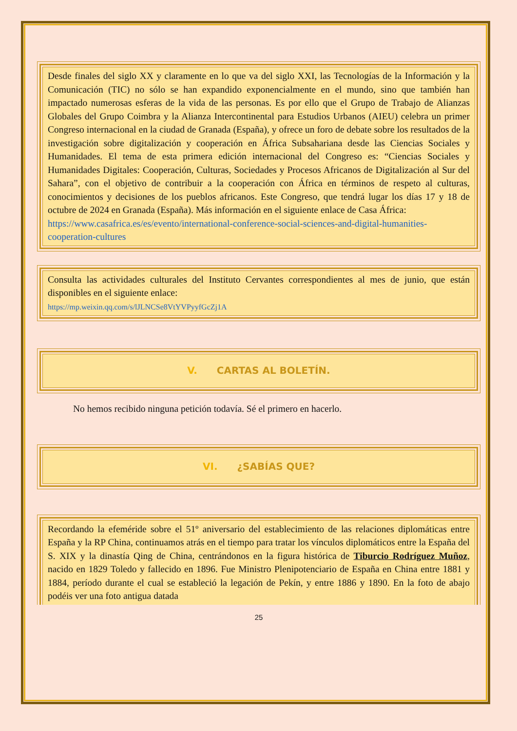Desde finales del siglo XX y claramente en lo que va del siglo XXI, las Tecnologías de la Información y la Comunicación (TIC) no sólo se han expandido exponencialmente en el mundo, sino que también han impactado numerosas esferas de la vida de las personas. Es por ello que el Grupo de Trabajo de Alianzas Globales del Grupo Coimbra y la Alianza Intercontinental para Estudios Urbanos (AIEU) celebra un primer Congreso internacional en la ciudad de Granada (España), y ofrece un foro de debate sobre los resultados de la investigación sobre digitalización y cooperación en África Subsahariana desde las Ciencias Sociales y Humanidades. El tema de esta primera edición internacional del Congreso es: “Ciencias Sociales y Humanidades Digitales: Cooperación, Culturas, Sociedades y Procesos Africanos de Digitalización al Sur del Sahara”, con el objetivo de contribuir a la cooperación con África en términos de respeto al culturas, conocimientos y decisiones de los pueblos africanos. Este Congreso, que tendrá lugar los días 17 y 18 de octubre de 2024 en Granada (España). Más información en el siguiente enlace de Casa África:
https://www.casafrica.es/es/evento/international-conference-social-sciences-and-digital-humanities-cooperation-cultures
Consulta las actividades culturales del Instituto Cervantes correspondientes al mes de junio, que están disponibles en el siguiente enlace:
https://mp.weixin.qq.com/s/lJLNCSe8VtYVPyyfGcZj1A
V. CARTAS AL BOLETÍN.
No hemos recibido ninguna petición todavía. Sé el primero en hacerlo.
VI. ¿SABÍAS QUE?
Recordando la efeméride sobre el 51º aniversario del establecimiento de las relaciones diplomáticas entre España y la RP China, continuamos atrás en el tiempo para tratar los vínculos diplomáticos entre la España del S. XIX y la dinastía Qing de China, centrándonos en la figura histórica de Tiburcio Rodríguez Muñoz, nacido en 1829 Toledo y fallecido en 1896. Fue Ministro Plenipotenciario de España en China entre 1881 y 1884, período durante el cual se estableció la legación de Pekín, y entre 1886 y 1890. En la foto de abajo podéis ver una foto antigua datada
25